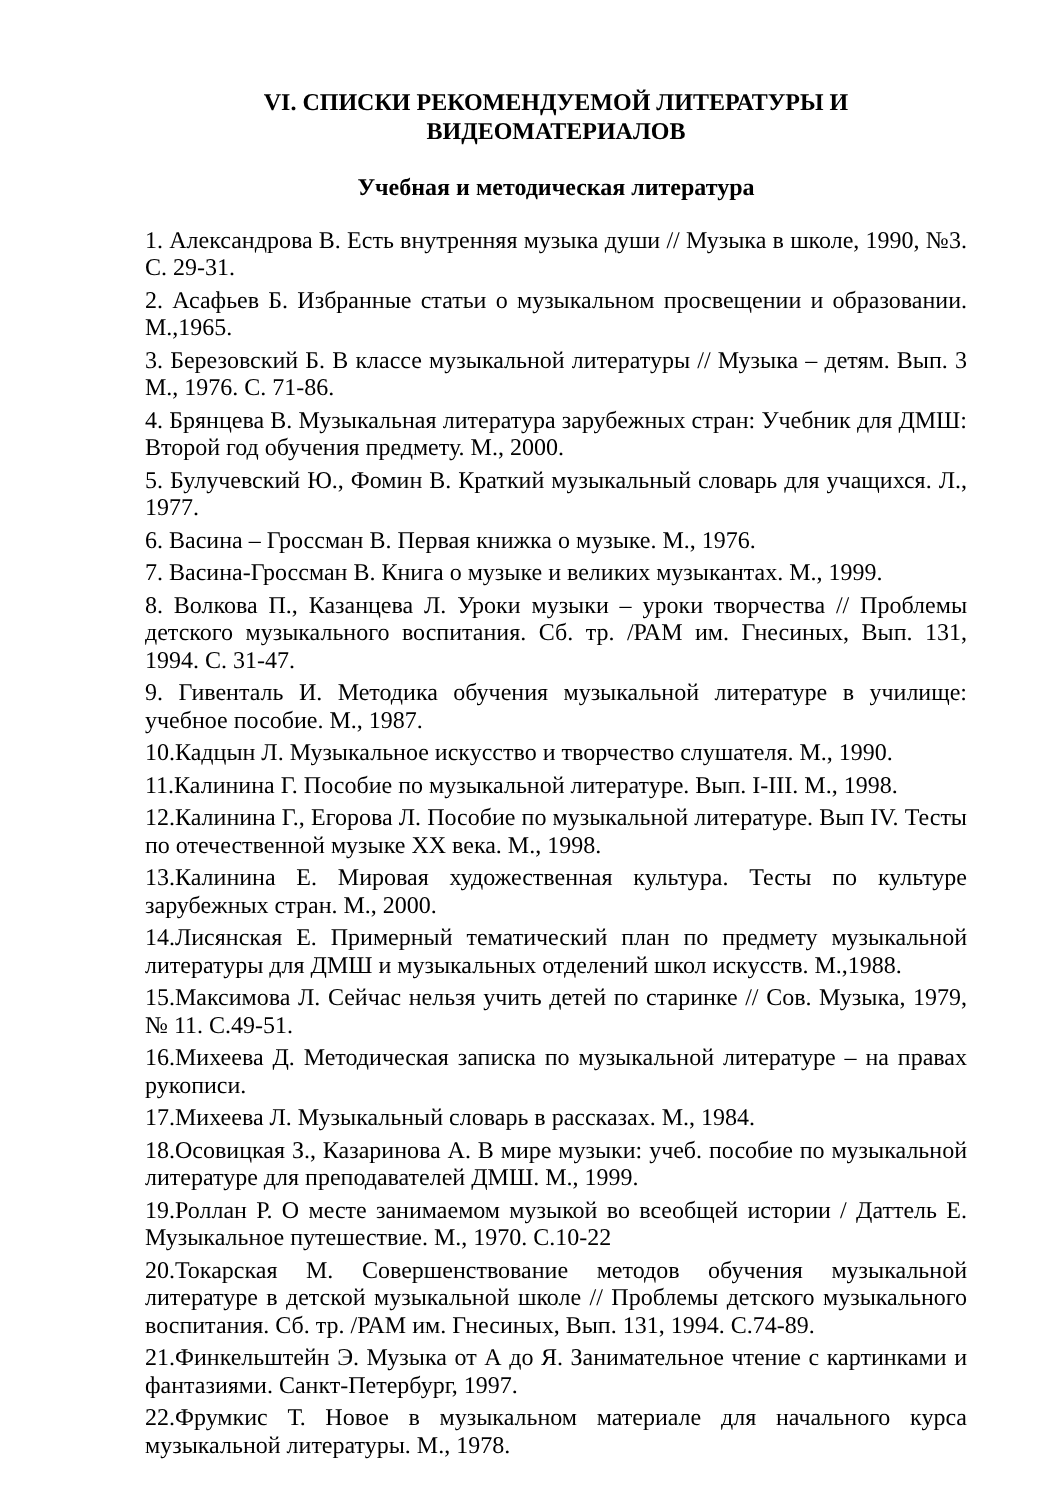VI. СПИСКИ РЕКОМЕНДУЕМОЙ ЛИТЕРАТУРЫ И
ВИДЕОМАТЕРИАЛОВ
Учебная и методическая литература
1. Александрова В. Есть внутренняя музыка души // Музыка в школе, 1990, №3. С. 29-31.
2. Асафьев Б. Избранные статьи о музыкальном просвещении и образовании. М.,1965.
3. Березовский Б. В классе музыкальной литературы // Музыка – детям. Вып. 3 М., 1976. С. 71-86.
4. Брянцева В. Музыкальная литература зарубежных стран: Учебник для ДМШ: Второй год обучения предмету. М., 2000.
5. Булучевский Ю., Фомин В. Краткий музыкальный словарь для учащихся. Л., 1977.
6. Васина – Гроссман В. Первая книжка о музыке. М., 1976.
7. Васина-Гроссман В. Книга о музыке и великих музыкантах. М., 1999.
8. Волкова П., Казанцева Л. Уроки музыки – уроки творчества // Проблемы детского музыкального воспитания. Сб. тр. /РАМ им. Гнесиных, Вып. 131, 1994. С. 31-47.
9. Гивенталь И. Методика обучения музыкальной литературе в училище: учебное пособие. М., 1987.
10.Кадцын Л. Музыкальное искусство и творчество слушателя. М., 1990.
11.Калинина Г. Пособие по музыкальной литературе. Вып. I-III. М., 1998.
12.Калинина Г., Егорова Л. Пособие по музыкальной литературе. Вып IV. Тесты по отечественной музыке XX века. М., 1998.
13.Калинина Е. Мировая художественная культура. Тесты по культуре зарубежных стран. М., 2000.
14.Лисянская Е. Примерный тематический план по предмету музыкальной литературы для ДМШ и музыкальных отделений школ искусств. М.,1988.
15.Максимова Л. Сейчас нельзя учить детей по старинке // Сов. Музыка, 1979, № 11. С.49-51.
16.Михеева Д. Методическая записка по музыкальной литературе – на правах рукописи.
17.Михеева Л. Музыкальный словарь в рассказах. М., 1984.
18.Осовицкая З., Казаринова А. В мире музыки: учеб. пособие по музыкальной литературе для преподавателей ДМШ. М., 1999.
19.Роллан Р. О месте занимаемом музыкой во всеобщей истории / Даттель Е. Музыкальное путешествие. М., 1970. С.10-22
20.Токарская М. Совершенствование методов обучения музыкальной литературе в детской музыкальной школе // Проблемы детского музыкального воспитания. Сб. тр. /РАМ им. Гнесиных, Вып. 131, 1994. С.74-89.
21.Финкельштейн Э. Музыка от А до Я. Занимательное чтение с картинками и фантазиями. Санкт-Петербург, 1997.
22.Фрумкис Т. Новое в музыкальном материале для начального курса музыкальной литературы. М., 1978.